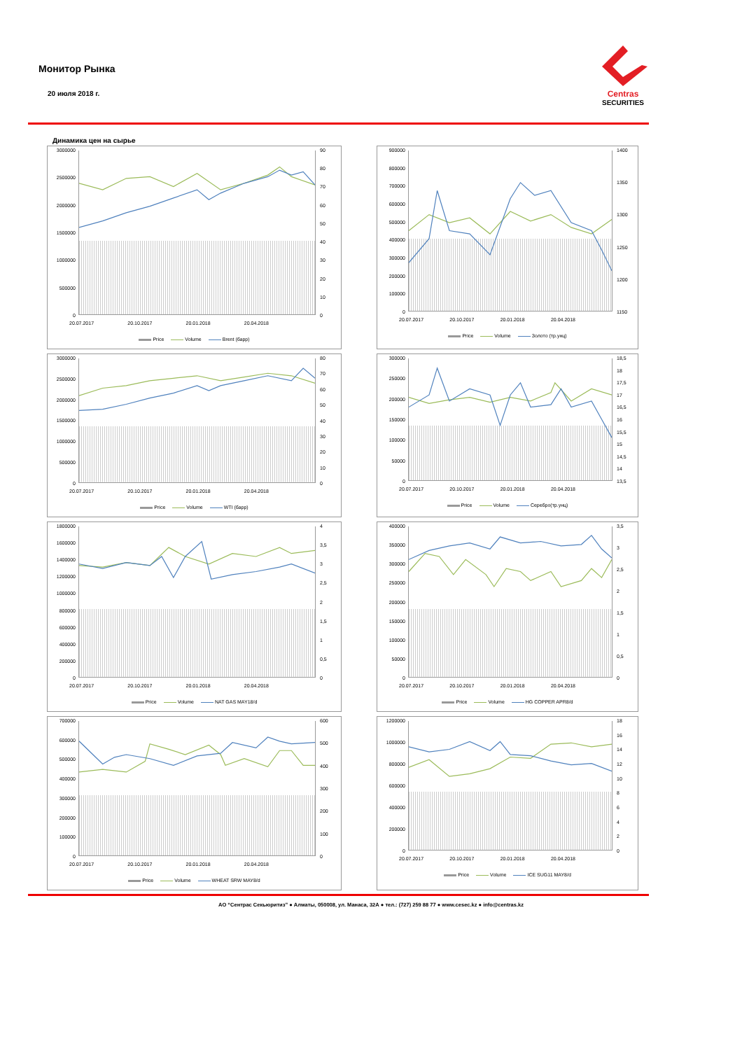Монитор Рынка
20 июля 2018 г.
Centras
SECURITIES
Динамика цен на сырье
3000000
2500000
2000000
1500000
1000000
500000
0
90
80
70
60
50
40
30
20
10
0
20.07.2017 20.10.2017 20.01.2018 20.04.2018
Price Volume Brent (барр)
900000
800000
700000
600000
500000
400000
300000
200000
100000
0
1400
1350
1300
1250
1200
1150
20.07.2017 20.10.2017 20.01.2018 20.04.2018
Price Volume Золото (тр.унц)
3000000
2500000
2000000
1500000
1000000
500000
0
80
70
60
50
40
30
20
10
0
20.07.2017 20.10.2017 20.01.2018 20.04.2018
Price Volume WTI (барр)
300000
250000
200000
150000
100000
50000
0
18,5
18
17,5
17
16,5
16
15,5
15
14,5
14
13,5
20.07.2017 20.10.2017 20.01.2018 20.04.2018
Price Volume Серебро(тр.унц)
1800000
1600000
1400000
1200000
1000000
800000
600000
400000
200000
0
4
3,5
3
2,5
2
1,5
1
0,5
0
20.07.2017 20.10.2017 20.01.2018 20.04.2018
Price Volume NAT GAS MAY18/d
400000
350000
300000
250000
200000
150000
100000
50000
0
3,5
3
2,5
2
1,5
1
0,5
0
20.07.2017 20.10.2017 20.01.2018 20.04.2018
Price Volume HG COPPER APR8/d
700000
600000
500000
400000
300000
200000
100000
0
600
500
400
300
200
100
0
20.07.2017 20.10.2017 20.01.2018 20.04.2018
Price Volume WHEAT SRW MAY8/d
1200000
1000000
800000
600000
400000
200000
0
18
16
14
12
10
86420
20.07.2017 20.10.2017 20.01.2018 20.04.2018
Price Volume ICE SUG11 MAY8/d
АО “Сентрас Секьюритиз” ● Алматы, 050008, ул. Манаса, 32А ● тел.: (727) 259 88 77 ● www.cesec.kz ● info@centras.kz